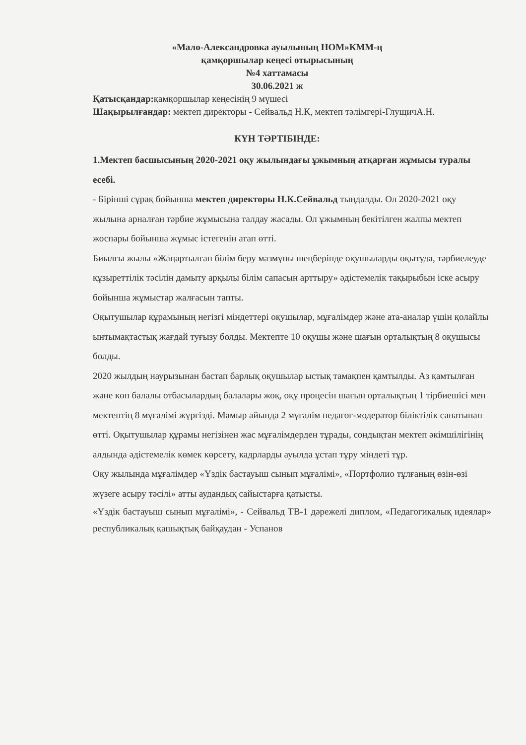«Мало-Александровка ауылының НОМ»КММ-ң
қамқоршылар кеңесі отырысының
№4 хаттамасы
30.06.2021 ж
Қатысқандар: қамқоршылар кеңесінің 9 мүшесі
Шақырылғандар: мектеп директоры - Сейвальд Н.К, мектеп тәлімгері-ГлущичА.Н.
КҮН ТӘРТІБІНДЕ:
1.Мектеп басшысының 2020-2021 оқу жылындағы ұжымның атқарған жұмысы туралы есебі.
- Бірінші сұрақ бойынша мектеп директоры Н.К.Сейвальд тыңдалды. Ол 2020-2021 оқу жылына арналған тәрбие жұмысына талдау жасады. Ол ұжымның бекітілген жалпы мектеп жоспары бойынша жұмыс істегенін атап өтті.
Биылғы жылы «Жаңартылған білім беру мазмұны шеңберінде оқушыларды оқытуда, тәрбиелеуде құзыреттілік тәсілін дамыту арқылы білім сапасын арттыру» әдістемелік тақырыбын іске асыру бойынша жұмыстар жалғасын тапты.
Оқытушылар құрамының негізгі міндеттері оқушылар, мұғалімдер және ата-аналар үшін қолайлы ынтымақтастық жағдай туғызу болды. Мектепте 10 оқушы және шағын орталықтың 8 оқушысы болды.
2020 жылдың наурызынан бастап барлық оқушылар ыстық тамақпен қамтылды. Аз қамтылған және көп балалы отбасылардың балалары жоқ, оқу процесін шағын орталықтың 1 тірбиешісі мен мектептің 8 мұғалімі жүргізді. Мамыр айында 2 мұғалім педагог-модератор біліктілік санатынан өтті. Оқытушылар құрамы негізінен жас мұғалімдерден тұрады, сондықтан мектеп әкімшілігінің алдында әдістемелік көмек көрсету, кадрларды ауылда ұстап тұру міндеті тұр.
Оқу жылында мұғалімдер «Үздік бастауыш сынып мұғалімі», «Портфолио тұлғаның өзін-өзі жүзеге асыру тәсілі» атты аудандық сайыстарға қатысты.
«Үздік бастауыш сынып мұғалімі», - Сейвальд ТВ-1 дәрежелі диплом, «Педагогикалық идеялар» республикалық қашықтық байқаудан - Успанов